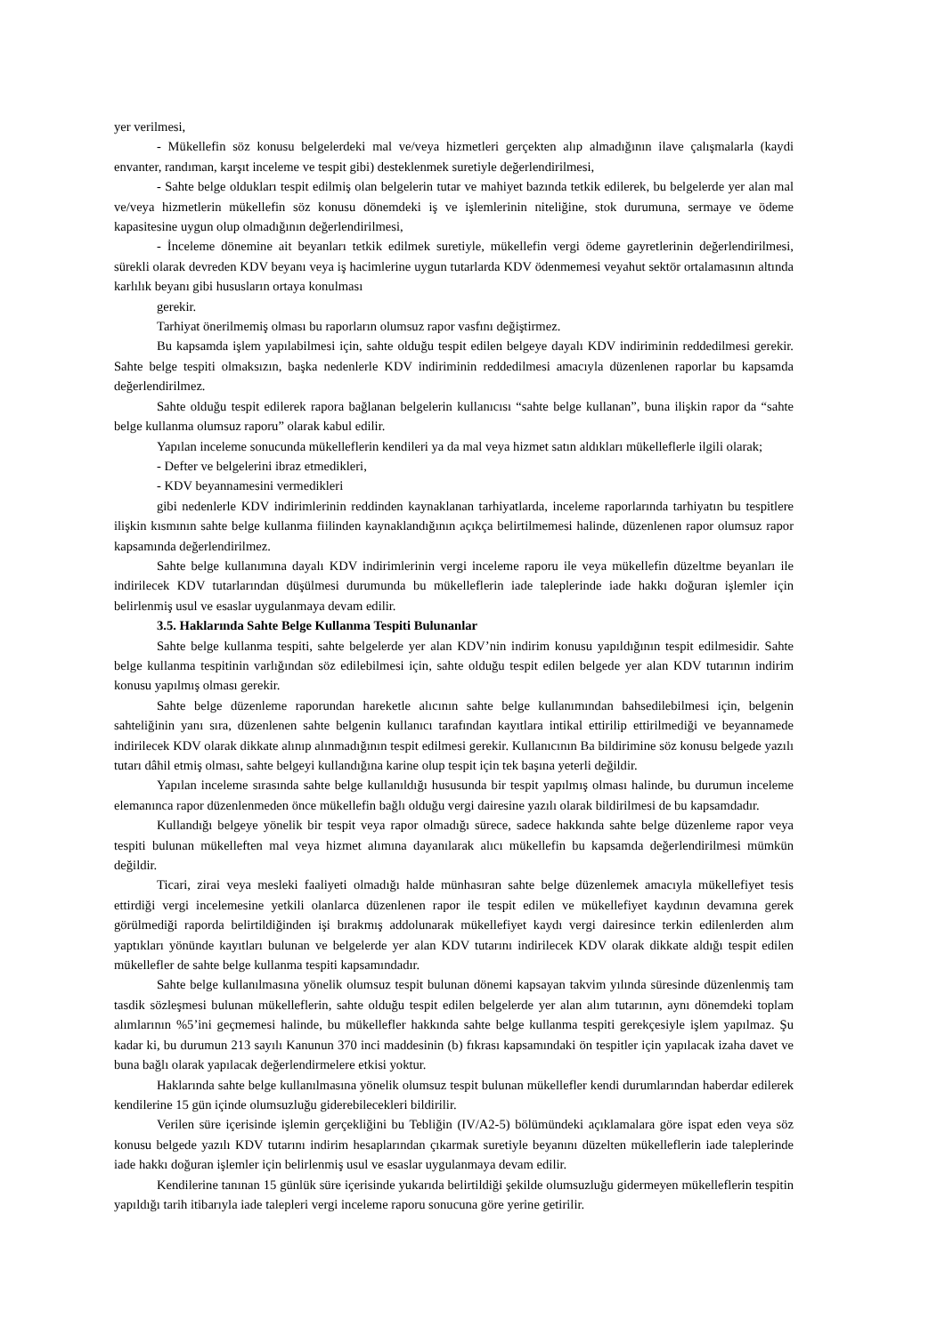yer verilmesi,
- Mükellefin söz konusu belgelerdeki mal ve/veya hizmetleri gerçekten alıp almadığının ilave çalışmalarla (kaydi envanter, randıman, karşıt inceleme ve tespit gibi) desteklenmek suretiyle değerlendirilmesi,
- Sahte belge oldukları tespit edilmiş olan belgelerin tutar ve mahiyet bazında tetkik edilerek, bu belgelerde yer alan mal ve/veya hizmetlerin mükellefin söz konusu dönemdeki iş ve işlemlerinin niteliğine, stok durumuna, sermaye ve ödeme kapasitesine uygun olup olmadığının değerlendirilmesi,
- İnceleme dönemine ait beyanları tetkik edilmek suretiyle, mükellefin vergi ödeme gayretlerinin değerlendirilmesi, sürekli olarak devreden KDV beyanı veya iş hacimlerine uygun tutarlarda KDV ödenmemesi veyahut sektör ortalamasının altında karlılık beyanı gibi hususların ortaya konulması
gerekir.
Tarhiyat önerilmemiş olması bu raporların olumsuz rapor vasfını değiştirmez.
Bu kapsamda işlem yapılabilmesi için, sahte olduğu tespit edilen belgeye dayalı KDV indiriminin reddedilmesi gerekir. Sahte belge tespiti olmaksızın, başka nedenlerle KDV indiriminin reddedilmesi amacıyla düzenlenen raporlar bu kapsamda değerlendirilmez.
Sahte olduğu tespit edilerek rapora bağlanan belgelerin kullanıcısı “sahte belge kullanan”, buna ilişkin rapor da “sahte belge kullanma olumsuz raporu” olarak kabul edilir.
Yapılan inceleme sonucunda mükelleflerin kendileri ya da mal veya hizmet satın aldıkları mükelleflerle ilgili olarak;
- Defter ve belgelerini ibraz etmedikleri,
- KDV beyannamesini vermedikleri
gibi nedenlerle KDV indirimlerinin reddinden kaynaklanan tarhiyatlarda, inceleme raporlarında tarhiyatın bu tespitlere ilişkin kısmının sahte belge kullanma fiilinden kaynaklandığının açıkça belirtilmemesi halinde, düzenlenen rapor olumsuz rapor kapsamında değerlendirilmez.
Sahte belge kullanımına dayalı KDV indirimlerinin vergi inceleme raporu ile veya mükellefin düzeltme beyanları ile indirilecek KDV tutarlarından düşülmesi durumunda bu mükelleflerin iade taleplerinde iade hakkı doğuran işlemler için belirlenmiş usul ve esaslar uygulanmaya devam edilir.
3.5. Haklarında Sahte Belge Kullanma Tespiti Bulunanlar
Sahte belge kullanma tespiti, sahte belgelerde yer alan KDV’nin indirim konusu yapıldığının tespit edilmesidir. Sahte belge kullanma tespitinin varlığından söz edilebilmesi için, sahte olduğu tespit edilen belgede yer alan KDV tutarının indirim konusu yapılmış olması gerekir.
Sahte belge düzenleme raporundan hareketle alıcının sahte belge kullanımından bahsedilebilmesi için, belgenin sahteliğinin yanı sıra, düzenlenen sahte belgenin kullanıcı tarafından kayıtlara intikal ettirilip ettirilmediği ve beyannamede indirilecek KDV olarak dikkate alınıp alınmadığının tespit edilmesi gerekir. Kullanıcının Ba bildirimine söz konusu belgede yazılı tutarı dâhil etmiş olması, sahte belgeyi kullandığına karine olup tespit için tek başına yeterli değildir.
Yapılan inceleme sırasında sahte belge kullanıldığı hususunda bir tespit yapılmış olması halinde, bu durumun inceleme elemanınca rapor düzenlenmeden önce mükellefin bağlı olduğu vergi dairesine yazılı olarak bildirilmesi de bu kapsamdadır.
Kullandığı belgeye yönelik bir tespit veya rapor olmadığı sürece, sadece hakkında sahte belge düzenleme rapor veya tespiti bulunan mükelleften mal veya hizmet alımına dayanılarak alıcı mükellefin bu kapsamda değerlendirilmesi mümkün değildir.
Ticari, zirai veya mesleki faaliyeti olmadığı halde münhasıran sahte belge düzenlemek amacıyla mükellefiyet tesis ettirdiği vergi incelemesine yetkili olanlarca düzenlenen rapor ile tespit edilen ve mükellefiyet kaydının devamına gerek görülmediği raporda belirtildiğinden işi bırakmış addolunarak mükellefiyet kaydı vergi dairesince terkin edilenlerden alım yaptıkları yönünde kayıtları bulunan ve belgelerde yer alan KDV tutarını indirilecek KDV olarak dikkate aldığı tespit edilen mükellefler de sahte belge kullanma tespiti kapsamındadır.
Sahte belge kullanılmasına yönelik olumsuz tespit bulunan dönemi kapsayan takvim yılında süresinde düzenlenmiş tam tasdik sözleşmesi bulunan mükelleflerin, sahte olduğu tespit edilen belgelerde yer alan alım tutarının, aynı dönemdeki toplam alımlarının %5’ini geçmemesi halinde, bu mükellefler hakkında sahte belge kullanma tespiti gerekçesiyle işlem yapılmaz. Şu kadar ki, bu durumun 213 sayılı Kanunun 370 inci maddesinin (b) fıkrası kapsamındaki ön tespitler için yapılacak izaha davet ve buna bağlı olarak yapılacak değerlendirmelere etkisi yoktur.
Haklarında sahte belge kullanılmasına yönelik olumsuz tespit bulunan mükellefler kendi durumlarından haberdar edilerek kendilerine 15 gün içinde olumsuzluğu giderebilecekleri bildirilir.
Verilen süre içerisinde işlemin gerçekliğini bu Tebliğin (IV/A2-5) bölümündeki açıklamalara göre ispat eden veya söz konusu belgede yazılı KDV tutarını indirim hesaplarından çıkarmak suretiyle beyanını düzelten mükelleflerin iade taleplerinde iade hakkı doğuran işlemler için belirlenmiş usul ve esaslar uygulanmaya devam edilir.
Kendilerine tanınan 15 günlük süre içerisinde yukarıda belirtildiği şekilde olumsuzluğu gidermeyen mükelleflerin tespitin yapıldığı tarih itibarıyla iade talepleri vergi inceleme raporu sonucuna göre yerine getirilir.